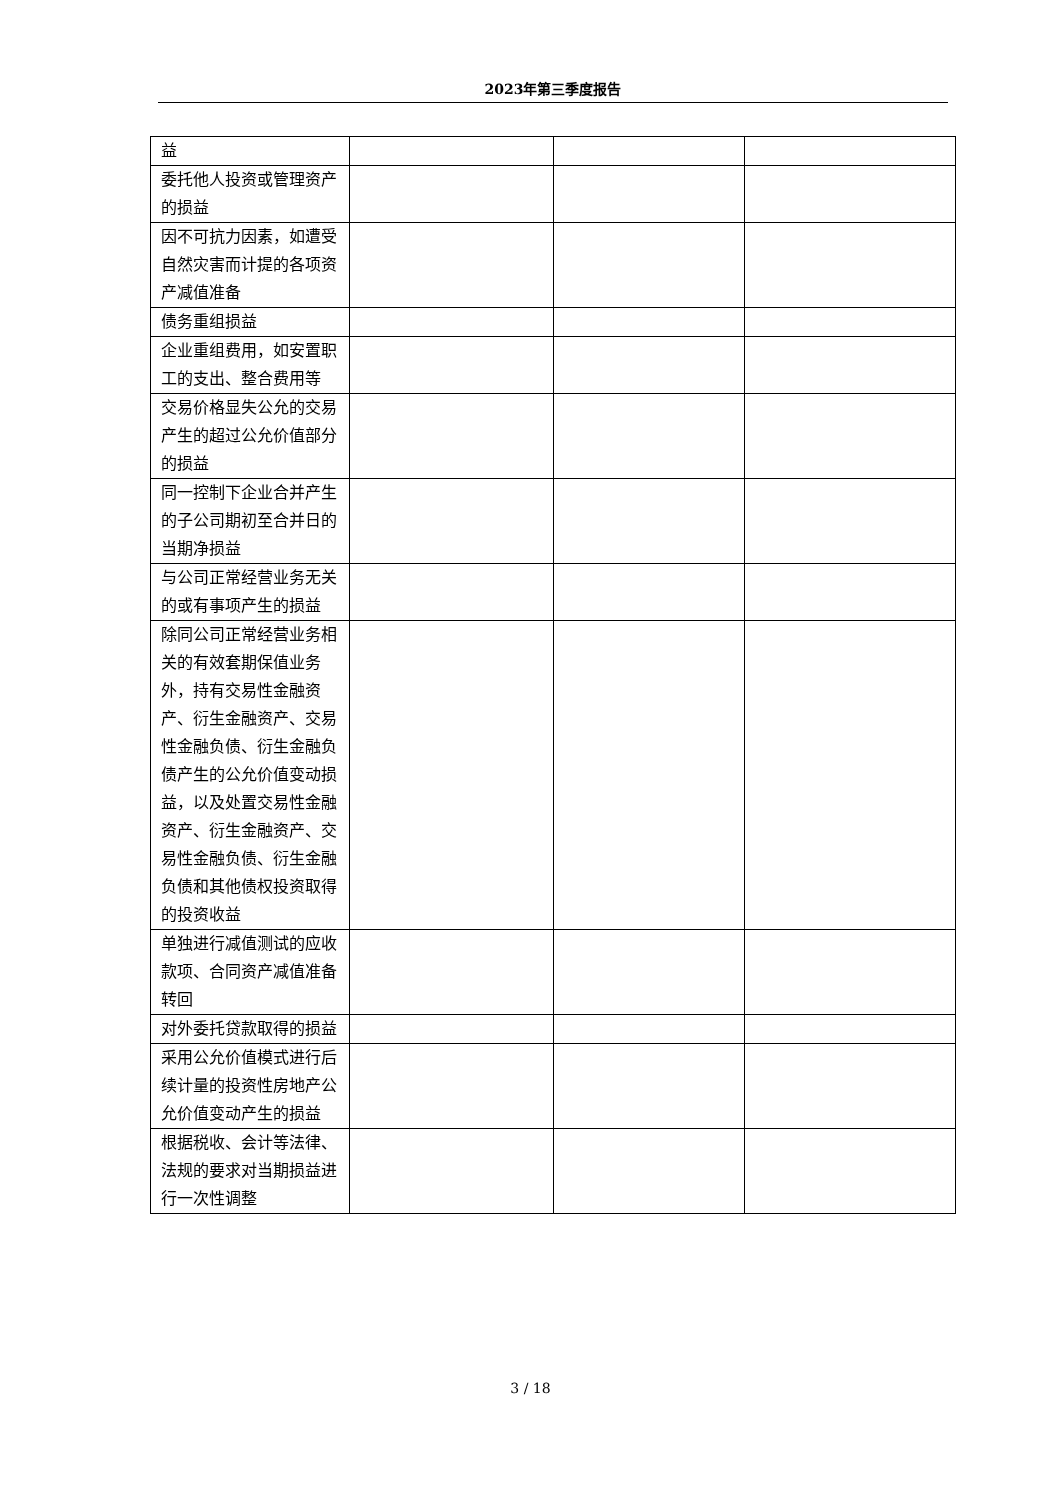2023年第三季度报告
| 益 | | | |
| 委托他人投资或管理资产的损益 | | | |
| 因不可抗力因素，如遭受自然灾害而计提的各项资产减值准备 | | | |
| 债务重组损益 | | | |
| 企业重组费用，如安置职工的支出、整合费用等 | | | |
| 交易价格显失公允的交易产生的超过公允价值部分的损益 | | | |
| 同一控制下企业合并产生的子公司期初至合并日的当期净损益 | | | |
| 与公司正常经营业务无关的或有事项产生的损益 | | | |
| 除同公司正常经营业务相关的有效套期保值业务外，持有交易性金融资产、衍生金融资产、交易性金融负债、衍生金融负债产生的公允价值变动损益，以及处置交易性金融资产、衍生金融资产、交易性金融负债、衍生金融负债和其他债权投资取得的投资收益 | | | |
| 单独进行减值测试的应收款项、合同资产减值准备转回 | | | |
| 对外委托贷款取得的损益 | | | |
| 采用公允价值模式进行后续计量的投资性房地产公允价值变动产生的损益 | | | |
| 根据税收、会计等法律、法规的要求对当期损益进行一次性调整 | | | |
3 / 18